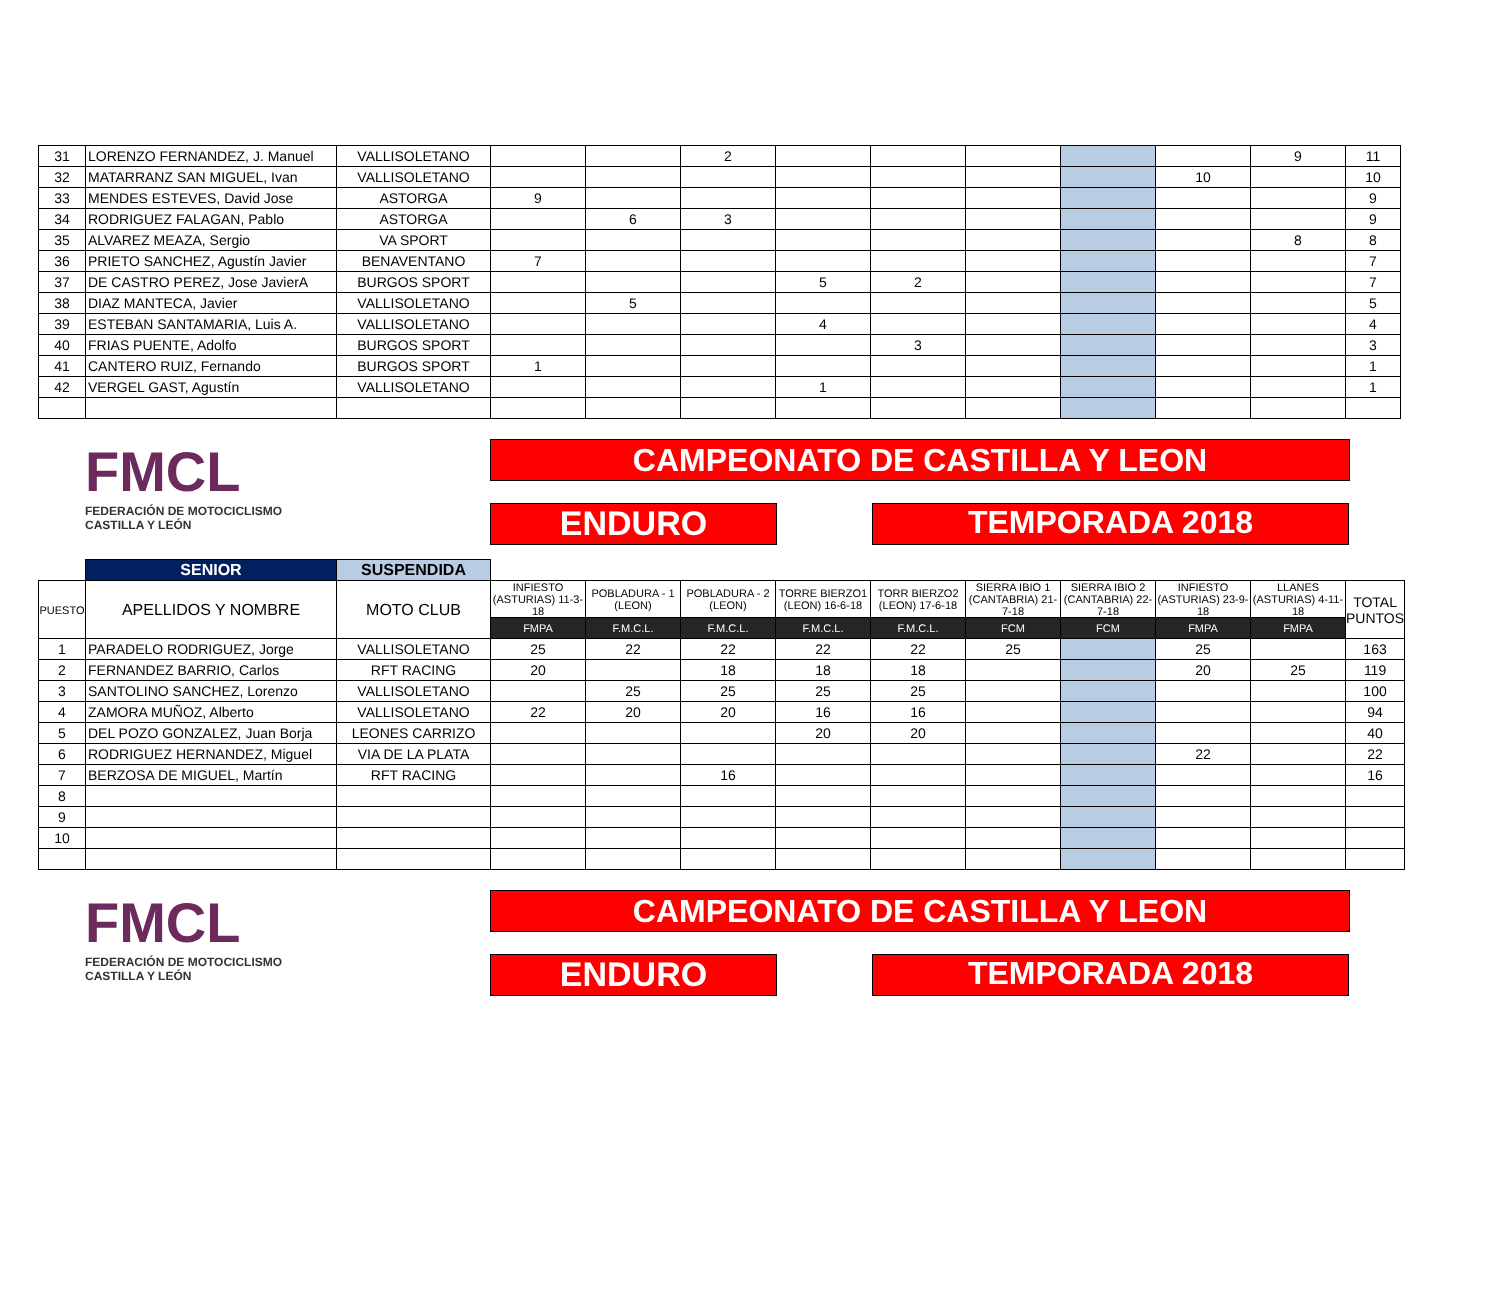| 31 | LORENZO FERNANDEZ, J. Manuel | VALLISOLETANO | | | 2 | | | | | | 9 | 11 |
| 32 | MATARRANZ SAN MIGUEL, Ivan | VALLISOLETANO | | | | | | | | 10 | | 10 |
| 33 | MENDES ESTEVES, David Jose | ASTORGA | 9 | | | | | | | | | 9 |
| 34 | RODRIGUEZ FALAGAN, Pablo | ASTORGA | | 6 | 3 | | | | | | | 9 |
| 35 | ALVAREZ MEAZA, Sergio | VA SPORT | | | | | | | | | 8 | 8 |
| 36 | PRIETO SANCHEZ, Agustín Javier | BENAVENTANO | 7 | | | | | | | | | 7 |
| 37 | DE CASTRO PEREZ, Jose JavierA | BURGOS SPORT | | | | 5 | 2 | | | | | 7 |
| 38 | DIAZ MANTECA, Javier | VALLISOLETANO | | 5 | | | | | | | | 5 |
| 39 | ESTEBAN SANTAMARIA, Luis A. | VALLISOLETANO | | | | 4 | | | | | | 4 |
| 40 | FRIAS PUENTE, Adolfo | BURGOS SPORT | | | | | 3 | | | | | 3 |
| 41 | CANTERO RUIZ, Fernando | BURGOS SPORT | 1 | | | | | | | | | 1 |
| 42 | VERGEL GAST, Agustín | VALLISOLETANO | | | | 1 | | | | | | 1 |
FMCL
FEDERACIÓN DE MOTOCICLISMO
CASTILLA Y LEÓN
CAMPEONATO DE CASTILLA Y LEON
ENDURO TEMPORADA 2018
| | SENIOR | SUSPENDIDA | | | | | | | | | | |
| PUESTO | APELLIDOS Y NOMBRE | MOTO CLUB | INFIESTO (ASTURIAS) 11-3-18 | POBLADURA - 1 (LEON) | POBLADURA - 2 (LEON) | TORRE BIERZO1 (LEON) 16-6-18 | TORR BIERZO2 (LEON) 17-6-18 | SIERRA IBIO 1 (CANTABRIA) 21-7-18 | SIERRA IBIO 2 (CANTABRIA) 22-7-18 | INFIESTO (ASTURIAS) 23-9-18 | LLANES (ASTURIAS) 4-11-18 | TOTAL PUNTOS |
| | | | FMPA | F.M.C.L. | F.M.C.L. | F.M.C.L. | F.M.C.L. | FCM | FCM | FMPA | FMPA | |
| 1 | PARADELO RODRIGUEZ, Jorge | VALLISOLETANO | 25 | 22 | 22 | 22 | 22 | 25 | | 25 | | 163 |
| 2 | FERNANDEZ BARRIO, Carlos | RFT RACING | 20 | | 18 | 18 | 18 | | | 20 | 25 | 119 |
| 3 | SANTOLINO SANCHEZ, Lorenzo | VALLISOLETANO | | 25 | 25 | 25 | 25 | | | | | 100 |
| 4 | ZAMORA MUÑOZ, Alberto | VALLISOLETANO | 22 | 20 | 20 | 16 | 16 | | | | | 94 |
| 5 | DEL POZO GONZALEZ, Juan Borja | LEONES CARRIZO | | | | 20 | 20 | | | | | 40 |
| 6 | RODRIGUEZ HERNANDEZ, Miguel | VIA DE LA PLATA | | | | | | | | 22 | | 22 |
| 7 | BERZOSA DE MIGUEL, Martín | RFT RACING | | | 16 | | | | | | | 16 |
| 8 | | | | | | | | | | | | |
| 9 | | | | | | | | | | | | |
| 10 | | | | | | | | | | | | |
FMCL
FEDERACIÓN DE MOTOCICLISMO
CASTILLA Y LEÓN
CAMPEONATO DE CASTILLA Y LEON
ENDURO TEMPORADA 2018